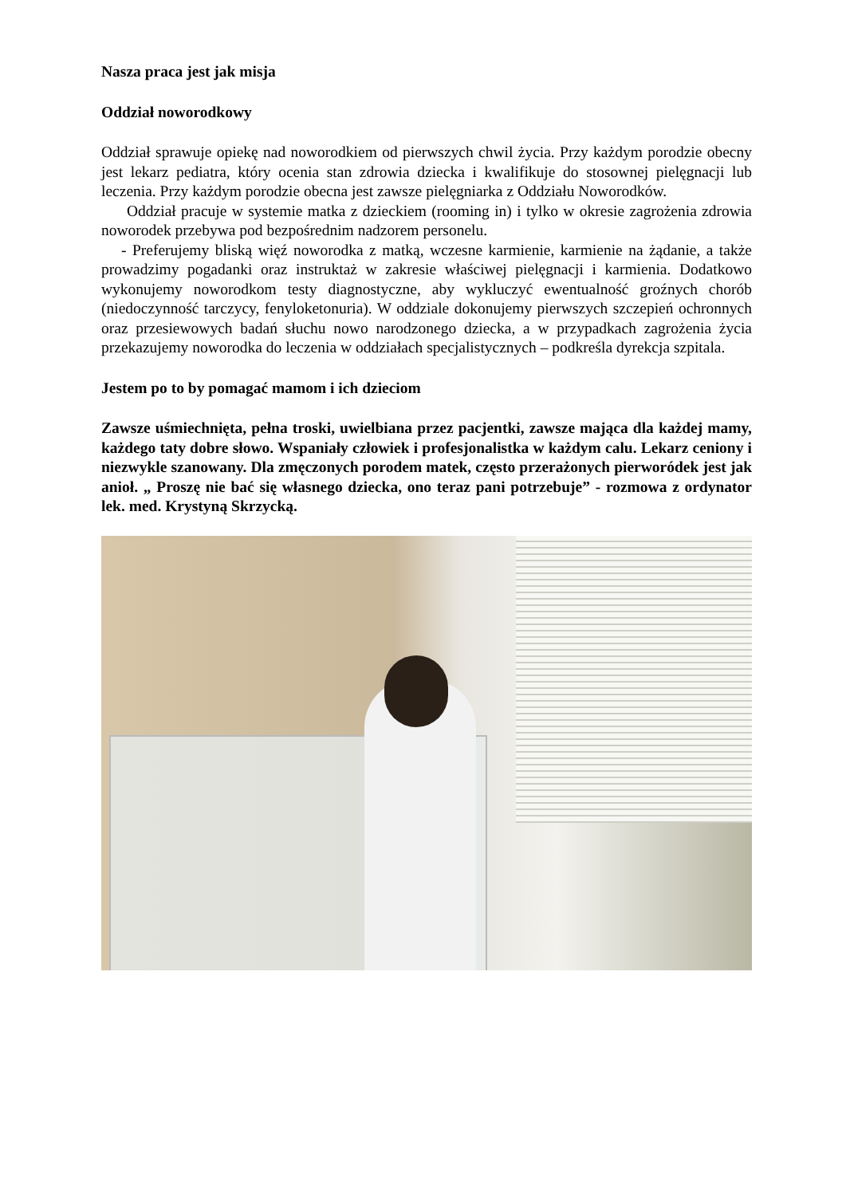Nasza praca jest jak misja
Oddział noworodkowy
Oddział sprawuje opiekę nad noworodkiem od pierwszych chwil życia. Przy każdym porodzie obecny jest lekarz pediatra, który ocenia stan zdrowia dziecka i kwalifikuje do stosownej pielęgnacji lub leczenia. Przy każdym porodzie obecna jest zawsze pielęgniarka z Oddziału Noworodków.
Oddział pracuje w systemie matka z dzieckiem (rooming in) i tylko w okresie zagrożenia zdrowia noworodek przebywa pod bezpośrednim nadzorem personelu.
- Preferujemy bliską więź noworodka z matką, wczesne karmienie, karmienie na żądanie, a także prowadzimy pogadanki oraz instruktaż w zakresie właściwej pielęgnacji i karmienia. Dodatkowo wykonujemy noworodkom testy diagnostyczne, aby wykluczyć ewentualność groźnych chorób (niedoczynność tarczycy, fenyloketonuria). W oddziale dokonujemy pierwszych szczepień ochronnych oraz przesiewowych badań słuchu nowo narodzonego dziecka, a w przypadkach zagrożenia życia przekazujemy noworodka do leczenia w oddziałach specjalistycznych – podkreśla dyrekcja szpitala.
Jestem po to by pomagać mamom i ich dzieciom
Zawsze uśmiechnięta, pełna troski, uwielbiana przez pacjentki, zawsze mająca dla każdej mamy, każdego taty dobre słowo. Wspaniały człowiek i profesjonalistka w każdym calu. Lekarz ceniony i niezwykle szanowany. Dla zmęczonych porodem matek, często przerażonych pierworódek jest jak anioł. „ Proszę nie bać się własnego dziecka, ono teraz pani potrzebuje” - rozmowa z ordynator lek. med. Krystyną Skrzycką.